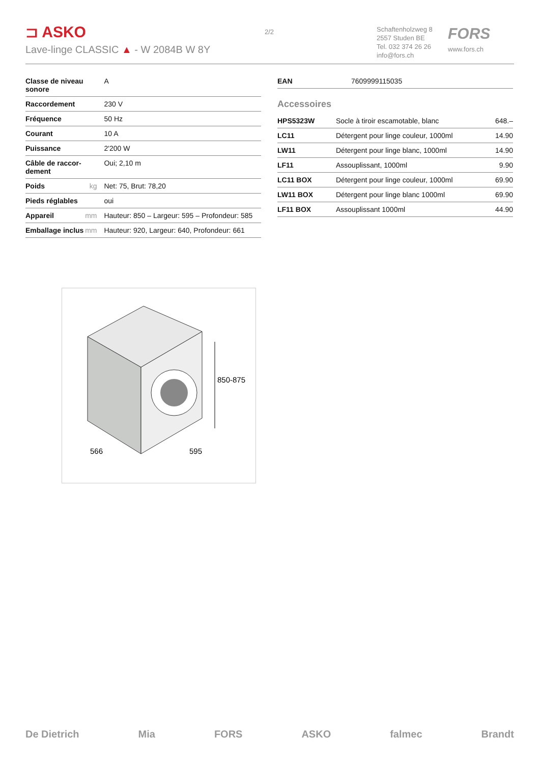⊐ ASKO
Lave-linge CLASSIC ▲ - W 2084B W 8Y
2/2
Schaftenholzweg 8
2557 Studen BE
Tel. 032 374 26 26
info@fors.ch
FORS
www.fors.ch
| Classe de niveau sonore | | A |
| Raccordement | | 230 V |
| Fréquence | | 50 Hz |
| Courant | | 10 A |
| Puissance | | 2'200 W |
| Câble de raccor-dement | | Oui; 2,10 m |
| Poids | kg | Net: 75, Brut: 78,20 |
| Pieds réglables | | oui |
| Appareil | mm | Hauteur: 850 – Largeur: 595 – Profondeur: 585 |
| Emballage inclus | mm | Hauteur: 920, Largeur: 640, Profondeur: 661 |
| EAN | 7609999115035 |
Accessoires
| HPS5323W | Socle à tiroir escamotable, blanc | 648.– |
| LC11 | Détergent pour linge couleur, 1000ml | 14.90 |
| LW11 | Détergent pour linge blanc, 1000ml | 14.90 |
| LF11 | Assouplissant, 1000ml | 9.90 |
| LC11 BOX | Détergent pour linge couleur, 1000ml | 69.90 |
| LW11 BOX | Détergent pour linge blanc 1000ml | 69.90 |
| LF11 BOX | Assouplissant 1000ml | 44.90 |
850-875
566
595
De Dietrich Mia FORS ASKO falmec Brandt